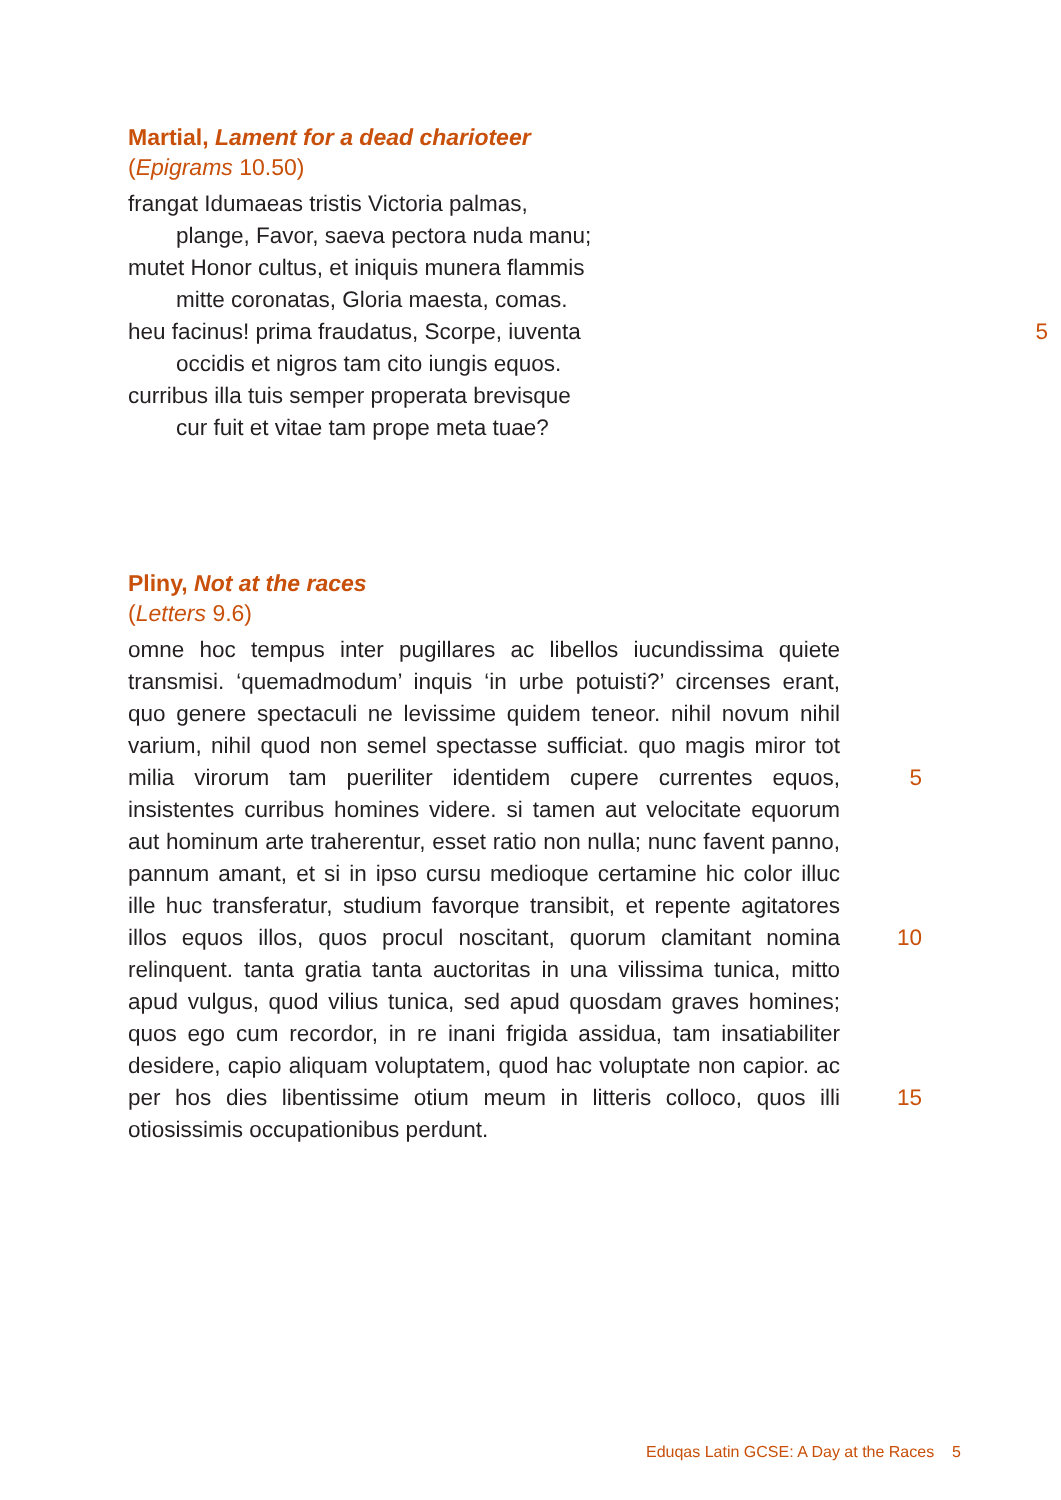Martial, Lament for a dead charioteer
(Epigrams 10.50)
frangat Idumaeas tristis Victoria palmas,
plange, Favor, saeva pectora nuda manu;
mutet Honor cultus, et iniquis munera flammis
mitte coronatas, Gloria maesta, comas.
heu facinus! prima fraudatus, Scorpe, iuventa 5
occidis et nigros tam cito iungis equos.
curribus illa tuis semper properata brevisque
cur fuit et vitae tam prope meta tuae?
Pliny, Not at the races
(Letters 9.6)
omne hoc tempus inter pugillares ac libellos iucundissima quiete transmisi. ‘quemadmodum’ inquis ‘in urbe potuisti?’ circenses erant, quo genere spectaculi ne levissime quidem teneor. nihil novum nihil varium, nihil quod non semel spectasse sufficiat. quo magis miror tot milia virorum tam pueriliter identidem cupere currentes equos, insistentes curribus homines videre. si tamen aut velocitate equorum aut hominum arte traherentur, esset ratio non nulla; nunc favent panno, pannum amant, et si in ipso cursu medioque certamine hic color illuc ille huc transferatur, studium favorque transibit, et repente agitatores illos equos illos, quos procul noscitant, quorum clamitant nomina relinquent. tanta gratia tanta auctoritas in una vilissima tunica, mitto apud vulgus, quod vilius tunica, sed apud quosdam graves homines; quos ego cum recordor, in re inani frigida assidua, tam insatiabiliter desidere, capio aliquam voluptatem, quod hac voluptate non capior. ac per hos dies libentissime otium meum in litteris colloco, quos illi otiosissimis occupationibus perdunt.
5
10
15
Eduqas Latin GCSE: A Day at the Races 5